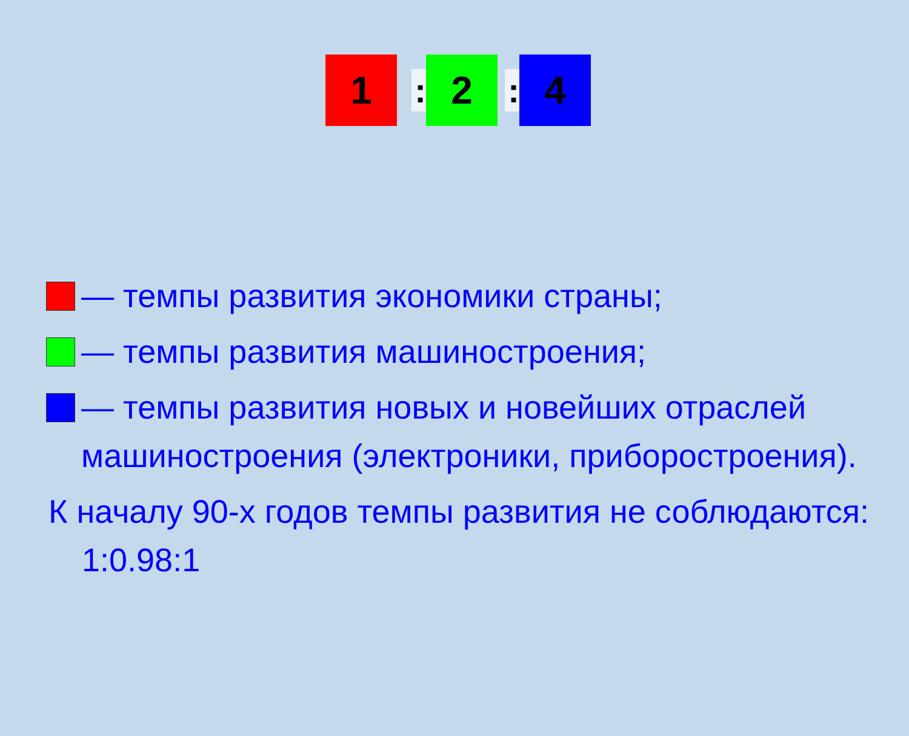1
:
2
:
4
— темпы развития экономики страны;
— темпы развития машиностроения;
— темпы развития новых и новейших отраслей машиностроения (электроники, приборостроения).
К началу 90-х годов темпы развития не соблюдаются: 1:0.98:1